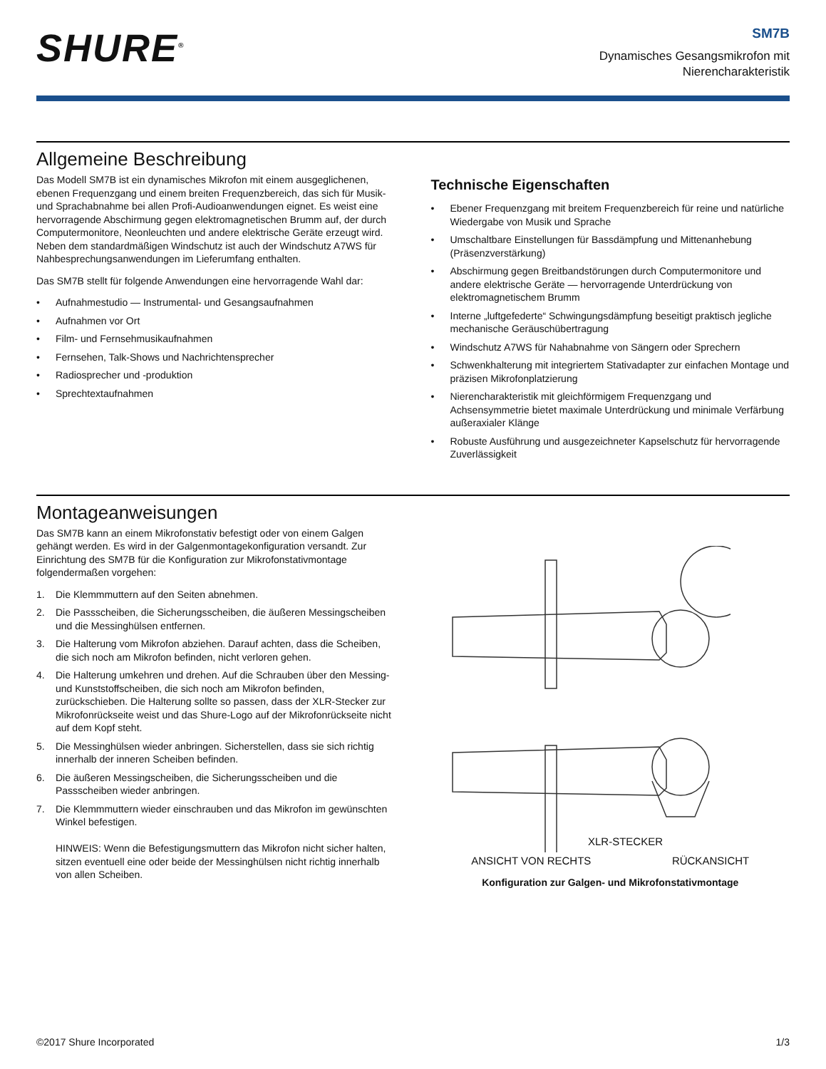SHURE<sup>®</sup>
SM7B
Dynamisches Gesangsmikrofon mit
Nierencharakteristik
Allgemeine Beschreibung
Das Modell SM7B ist ein dynamisches Mikrofon mit einem ausgeglichenen, ebenen Frequenzgang und einem breiten Frequenzbereich, das sich für Musik- und Sprachabnahme bei allen Profi-Audioanwendungen eignet. Es weist eine hervorragende Abschirmung gegen elektromagnetischen Brumm auf, der durch Computermonitore, Neonleuchten und andere elektrische Geräte erzeugt wird. Neben dem standardmäßigen Windschutz ist auch der Windschutz A7WS für Nahbesprechungsanwendungen im Lieferumfang enthalten.
Das SM7B stellt für folgende Anwendungen eine hervorragende Wahl dar:
• Aufnahmestudio — Instrumental- und Gesangsaufnahmen
• Aufnahmen vor Ort
• Film- und Fernsehmusikaufnahmen
• Fernsehen, Talk-Shows und Nachrichtensprecher
• Radiosprecher und -produktion
• Sprechtextaufnahmen
Technische Eigenschaften
• Ebener Frequenzgang mit breitem Frequenzbereich für reine und natürliche Wiedergabe von Musik und Sprache
• Umschaltbare Einstellungen für Bassdämpfung und Mittenanhebung (Präsenzverstärkung)
• Abschirmung gegen Breitbandstörungen durch Computermonitore und andere elektrische Geräte — hervorragende Unterdrückung von elektromagnetischem Brumm
• Interne „luftgefederte“ Schwingungsdämpfung beseitigt praktisch jegliche mechanische Geräuschübertragung
• Windschutz A7WS für Nahabnahme von Sängern oder Sprechern
• Schwenkhalterung mit integriertem Stativadapter zur einfachen Montage und präzisen Mikrofonplatzierung
• Nierencharakteristik mit gleichförmigem Frequenzgang und Achsensymmetrie bietet maximale Unterdrückung und minimale Verfärbung außeraxialer Klänge
• Robuste Ausführung und ausgezeichneter Kapselschutz für hervorragende Zuverlässigkeit
Montageanweisungen
Das SM7B kann an einem Mikrofonstativ befestigt oder von einem Galgen gehängt werden. Es wird in der Galgenmontagekonfiguration versandt. Zur Einrichtung des SM7B für die Konfiguration zur Mikrofonstativmontage folgendermaßen vorgehen:
1. Die Klemmmuttern auf den Seiten abnehmen.
2. Die Passscheiben, die Sicherungsscheiben, die äußeren Messingscheiben und die Messinghülsen entfernen.
3. Die Halterung vom Mikrofon abziehen. Darauf achten, dass die Scheiben, die sich noch am Mikrofon befinden, nicht verloren gehen.
4. Die Halterung umkehren und drehen. Auf die Schrauben über den Messing- und Kunststoffscheiben, die sich noch am Mikrofon befinden, zurückschieben. Die Halterung sollte so passen, dass der XLR-Stecker zur Mikrofonrückseite weist und das Shure-Logo auf der Mikrofonrückseite nicht auf dem Kopf steht.
5. Die Messinghülsen wieder anbringen. Sicherstellen, dass sie sich richtig innerhalb der inneren Scheiben befinden.
6. Die äußeren Messingscheiben, die Sicherungsscheiben und die Passscheiben wieder anbringen.
7. Die Klemmmuttern wieder einschrauben und das Mikrofon im gewünschten Winkel befestigen.
HINWEIS: Wenn die Befestigungsmuttern das Mikrofon nicht sicher halten, sitzen eventuell eine oder beide der Messinghülsen nicht richtig innerhalb von allen Scheiben.
XLR-STECKER
ANSICHT VON RECHTS RÜCKANSICHT
Konfiguration zur Galgen- und Mikrofonstativmontage
©2017 Shure Incorporated 1/3